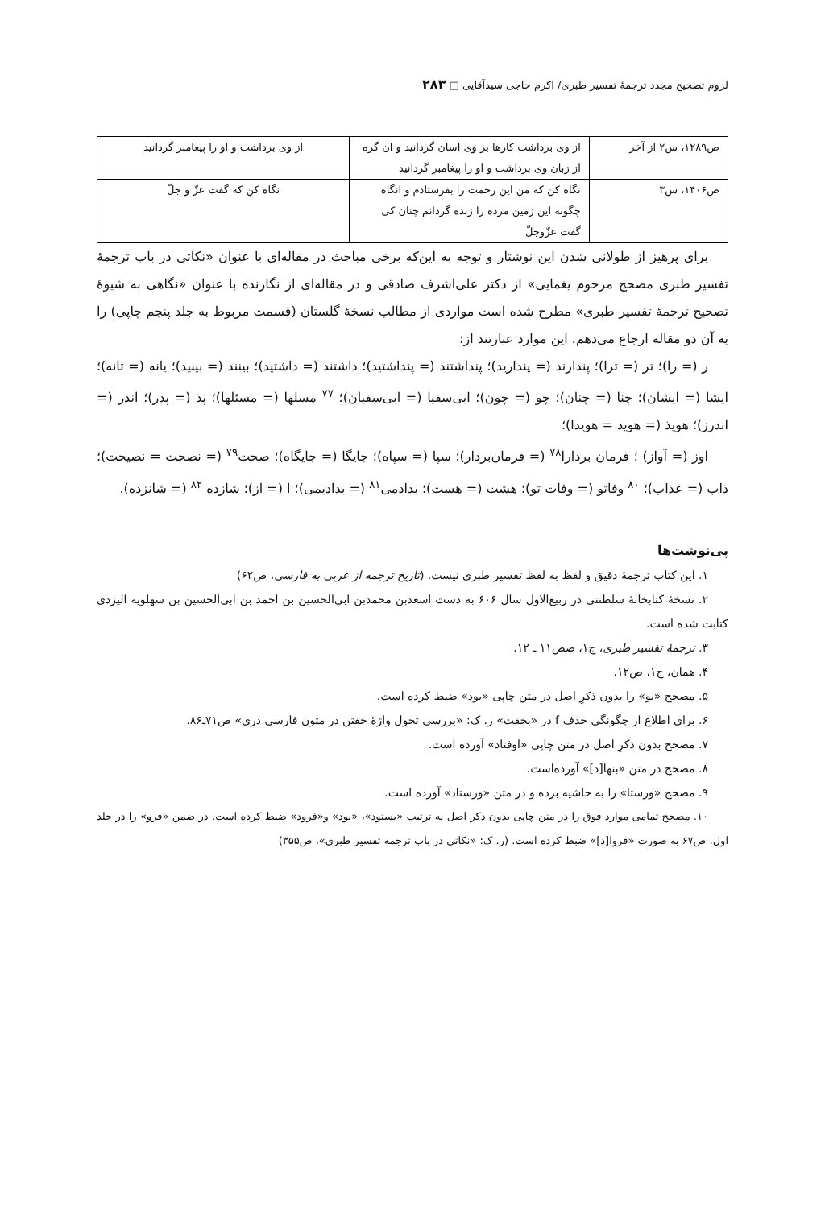لزوم تصحیح مجدد ترجمهٔ تفسیر طبری/ اکرم حاجی سیدآقایی □ ۲۸۳
| ص۱۲۸۹، س۲ از آخر | از وی برداشت کارها بر وی اسان گردانید و ان گره از زبان وی برداشت و او را پیغامبر گردانید | از وی برداشت و او را پیغامبر گردانید |
| ص۱۴۰۶، س۳ | نگاه کن که من این رحمت را بفرستادم و انگاه چگونه این زمین مرده را زنده گردانم چنان کی گفت عزّوجلّ | نگاه کن که گفت عزّ و جلّ |
برای پرهیز از طولانی شدن این نوشتار و توجه به این‌که برخی مباحث در مقاله‌ای با عنوان «نکاتی در باب ترجمهٔ تفسیر طبری مصحح مرحوم یغمایی» از دکتر علی‌اشرف صادقی و در مقاله‌ای از نگارنده با عنوان «نگاهی به شیوهٔ تصحیح ترجمهٔ تفسیر طبری» مطرح شده است مواردی از مطالب نسخهٔ گلستان (قسمت مربوط به جلد پنجم چاپی) را به آن دو مقاله ارجاع می‌دهم. این موارد عبارتند از:
ر (= را)؛ تر (= ترا)؛ پندارند (= پندارید)؛ پنداشتند (= پنداشتید)؛ داشتند (= داشتید)؛ بینند (= بینید)؛ یانه (= تانه)؛ ایشا (= ایشان)؛ چنا (= چنان)؛ چو (= چون)؛ ابی‌سفیا (= ابی‌سفیان)؛ <sup>۷۷</sup> مسلها (= مسئلها)؛ پذ (= پدر)؛ اندر (= اندرز)؛ هویذ (= هوید = هویدا)؛
اوز (= آواز) ؛ فرمان بردارا<sup>۷۸</sup> (= فرمان‌بردار)؛ سپا (= سپاه)؛ جایگا (= جایگاه)؛ صحت<sup>۷۹</sup> (= نصحت = نصیحت)؛ ذاب (= عذاب)؛ <sup>۸۰</sup> وفاتو (= وفات تو)؛ هشت (= هست)؛ بدادمی<sup>۸۱</sup> (= بدادیمی)؛ ا (= از)؛ شازده <sup>۸۲</sup> (= شانزده).
پی‌نوشت‌ها
۱. این کتاب ترجمهٔ دقیق و لفظ به لفظ تفسیر طبری نیست. (تاریخ ترجمه از عربی به فارسی، ص۶۲)
۲. نسخهٔ کتابخانهٔ سلطنتی در ربیع‌الاول سال ۶۰۶ به دست اسعدبن محمدبن ابی‌الحسین بن احمد بن ابی‌الحسین بن سهلویه الیزدی کتابت شده است.
۳. ترجمهٔ تفسیر طبری، ج۱، صص۱۱ ـ ۱۲.
۴. همان، ج۱، ص۱۲.
۵. مصحح «بو» را بدون ذکرِ اصل در متن چاپی «بود» ضبط کرده است.
۶. برای اطلاع از چگونگی حذف f در «بخفت» ر. ک: «بررسی تحول واژهٔ خفتن در متون فارسی دری» ص۷۱ـ۸۶.
۷. مصحح بدون ذکرِ اصل در متن چاپی «اوفتاد» آورده است.
۸. مصحح در متن «بنها[د]» آورده‌است.
۹. مصحح «ورستا» را به حاشیه برده و در متن «ورستاد» آورده است.
۱۰. مصحح تمامی موارد فوق را در متن چاپی بدون ذکر اصل به ترتیب «بستود»، «بود» و«فرود» ضبط کرده است. در ضمن «فرو» را در جلد اول، ص۶۷ به صورت «فروا[د]» ضبط کرده است. (ر. ک: «نکاتی در باب ترجمه تفسیر طبری»، ص۳۵۵)